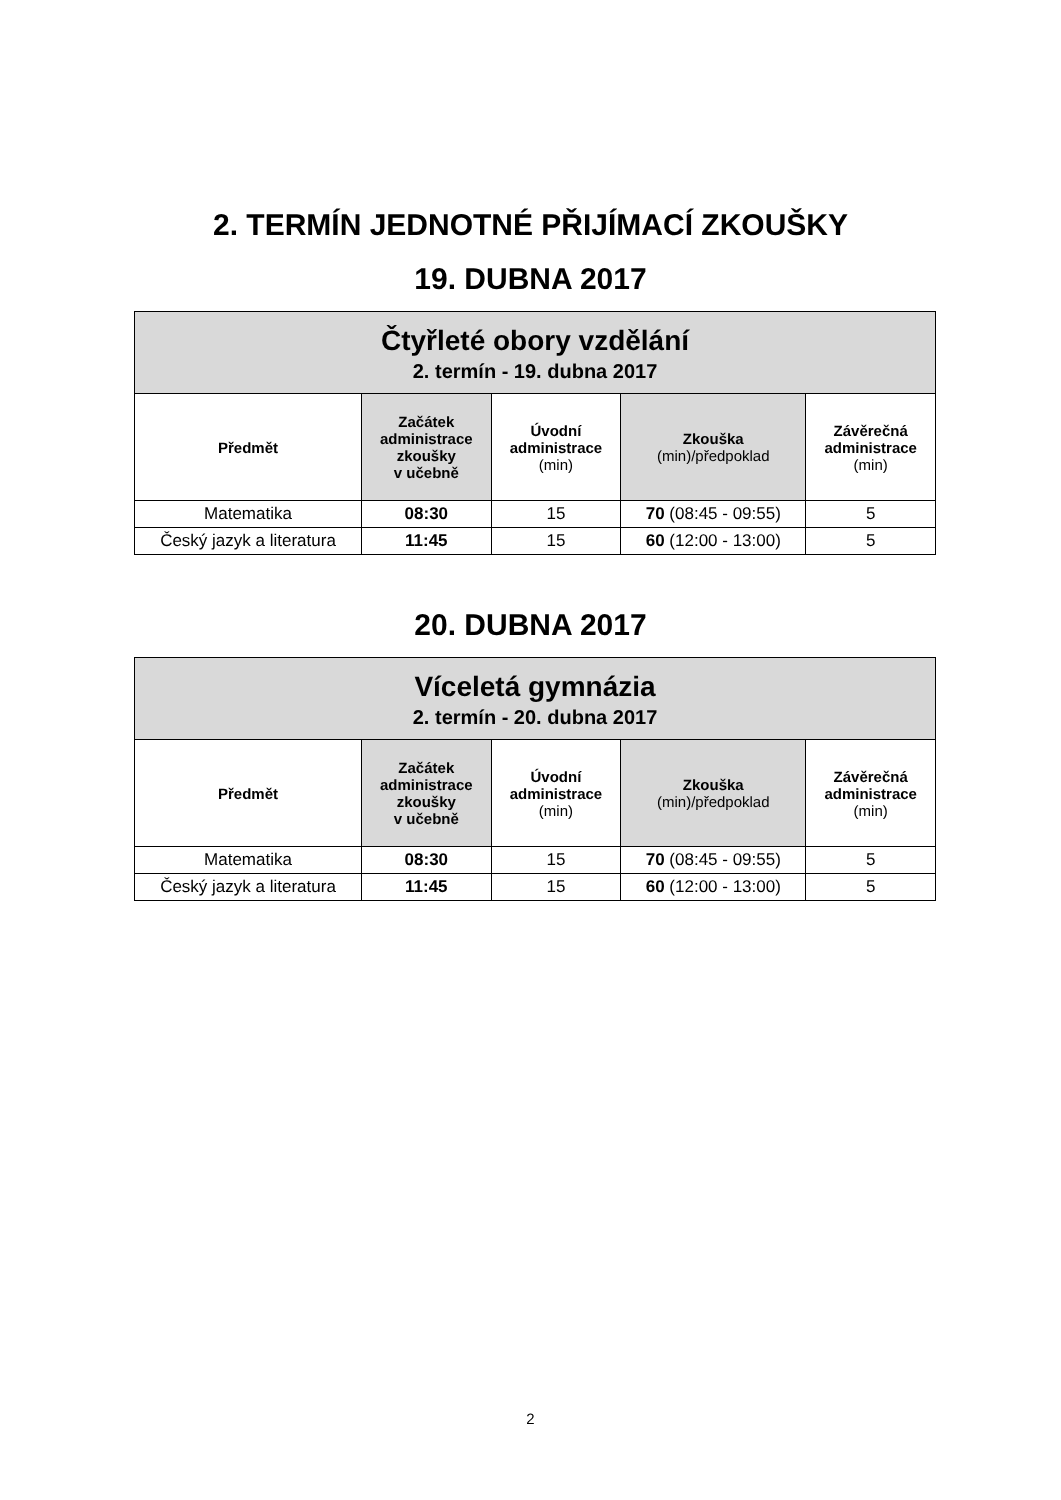2. TERMÍN JEDNOTNÉ PŘIJÍMACÍ ZKOUŠKY
19. DUBNA 2017
| Čtyřleté obory vzdělání 2. termín - 19. dubna 2017 | | | | |
| Předmět | Začátek administrace zkoušky v učebně | Úvodní administrace (min) | Zkouška (min)/předpoklad | Závěrečná administrace (min) |
| Matematika | 08:30 | 15 | 70 (08:45 - 09:55) | 5 |
| Český jazyk a literatura | 11:45 | 15 | 60 (12:00 - 13:00) | 5 |
20. DUBNA 2017
| Víceletá gymnázia 2. termín - 20. dubna 2017 | | | | |
| Předmět | Začátek administrace zkoušky v učebně | Úvodní administrace (min) | Zkouška (min)/předpoklad | Závěrečná administrace (min) |
| Matematika | 08:30 | 15 | 70 (08:45 - 09:55) | 5 |
| Český jazyk a literatura | 11:45 | 15 | 60 (12:00 - 13:00) | 5 |
2